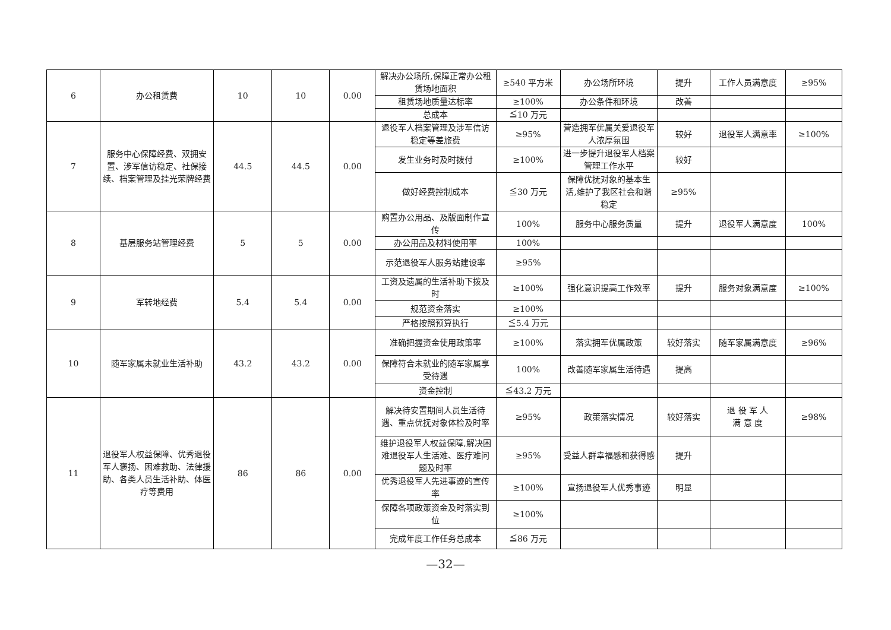| 6 | 办公租赁费 | 10 | 10 | 0.00 | 解决办公场所,保障正常办公租赁场地面积 | ≥540 平方米 | 办公场所环境 | 提升 | 工作人员满意度 | ≥95% |
| | | | | | 租赁场地质量达标率 | ≥100% | 办公条件和环境 | 改善 | | |
| | | | | | 总成本 | ≦10 万元 | | | | |
| 7 | 服务中心保障经费、双拥安置、涉军信访稳定、社保接续、档案管理及挂光荣牌经费 | 44.5 | 44.5 | 0.00 | 退役军人档案管理及涉军信访稳定等差旅费 | ≥95% | 营造拥军优属关爱退役军人浓厚氛围 | 较好 | 退役军人满意率 | ≥100% |
| | | | | | 发生业务时及时拨付 | ≥100% | 进一步提升退役军人档案管理工作水平 | 较好 | | |
| | | | | | 做好经费控制成本 | ≦30 万元 | 保障优抚对象的基本生活,维护了我区社会和谐稳定 | ≥95% | | |
| 8 | 基层服务站管理经费 | 5 | 5 | 0.00 | 购置办公用品、及版面制作宣传 | 100% | 服务中心服务质量 | 提升 | 退役军人满意度 | 100% |
| | | | | | 办公用品及材料使用率 | 100% | | | | |
| | | | | | 示范退役军人服务站建设率 | ≥95% | | | | |
| 9 | 军转地经费 | 5.4 | 5.4 | 0.00 | 工资及遗属的生活补助下拨及时 | ≥100% | 强化意识提高工作效率 | 提升 | 服务对象满意度 | ≥100% |
| | | | | | 规范资金落实 | ≥100% | | | | |
| | | | | | 严格按照预算执行 | ≦5.4 万元 | | | | |
| 10 | 随军家属未就业生活补助 | 43.2 | 43.2 | 0.00 | 准确把握资金使用政策率 | ≥100% | 落实拥军优属政策 | 较好落实 | 随军家属满意度 | ≥96% |
| | | | | | 保障符合未就业的随军家属享受待遇 | 100% | 改善随军家属生活待遇 | 提高 | | |
| | | | | | 资金控制 | ≦43.2 万元 | | | | |
| 11 | 退役军人权益保障、优秀退役军人褒扬、困难救助、法律援助、各类人员生活补助、体医疗等费用 | 86 | 86 | 0.00 | 解决待安置期间人员生活待遇、重点优抚对象体检及时率 | ≥95% | 政策落实情况 | 较好落实 | 退 役 军 人 满 意 度 | ≥98% |
| | | | | | 维护退役军人权益保障,解决困难退役军人生活难、医疗难问题及时率 | ≥95% | 受益人群幸福感和获得感 | 提升 | | |
| | | | | | 优秀退役军人先进事迹的宣传率 | ≥100% | 宣扬退役军人优秀事迹 | 明显 | | |
| | | | | | 保障各项政策资金及时落实到位 | ≥100% | | | | |
| | | | | | 完成年度工作任务总成本 | ≦86 万元 | | | | |
—32—